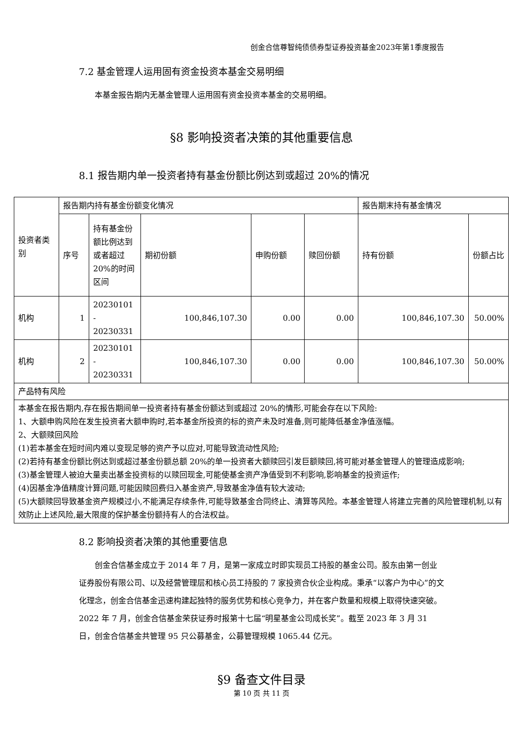创金合信尊智纯债债券型证券投资基金2023年第1季度报告
7.2 基金管理人运用固有资金投资本基金交易明细
本基金报告期内无基金管理人运用固有资金投资本基金的交易明细。
§8 影响投资者决策的其他重要信息
8.1 报告期内单一投资者持有基金份额比例达到或超过 20%的情况
| 投资者类别 | 报告期内持有基金份额变化情况 | | | | | 报告期末持有基金情况 | |
| | 序号 | 持有基金份额比例达到或者超过 20%的时间区间 | 期初份额 | 申购份额 | 赎回份额 | 持有份额 | 份额占比 |
| 机构 | 1 | 20230101 - 20230331 | 100,846,107.30 | 0.00 | 0.00 | 100,846,107.30 | 50.00% |
| 机构 | 2 | 20230101 - 20230331 | 100,846,107.30 | 0.00 | 0.00 | 100,846,107.30 | 50.00% |
| 产品特有风险 | | | | | | | |
| 本基金在报告期内,存在报告期间单一投资者持有基金份额达到或超过 20%的情形,可能会存在以下风险: 1、大额申购风险在发生投资者大额申购时,若本基金所投资的标的资产未及时准备,则可能降低基金净值涨幅。 2、大额赎回风险 (1)若本基金在短时间内难以变现足够的资产予以应对,可能导致流动性风险; (2)若持有基金份额比例达到或超过基金份额总额 20%的单一投资者大额赎回引发巨额赎回,将可能对基金管理人的管理造成影响; (3)基金管理人被迫大量卖出基金投资标的以赎回现金,可能使基金资产净值受到不利影响,影响基金的投资运作; (4)因基金净值精度计算问题,可能因赎回费归入基金资产,导致基金净值有较大波动; (5)大额赎回导致基金资产规模过小,不能满足存续条件,可能导致基金合同终止、清算等风险。本基金管理人将建立完善的风险管理机制,以有效防止上述风险,最大限度的保护基金份额持有人的合法权益。 | | | | | | | |
8.2 影响投资者决策的其他重要信息
创金合信基金成立于 2014 年 7 月，是第一家成立时即实现员工持股的基金公司。股东由第一创业证券股份有限公司、以及经营管理层和核心员工持股的 7 家投资合伙企业构成。秉承“以客户为中心”的文化理念，创金合信基金迅速构建起独特的服务优势和核心竞争力，并在客户数量和规模上取得快速突破。2022 年 7 月，创金合信基金荣获证券时报第十七届“明星基金公司成长奖”。截至 2023 年 3 月 31 日，创金合信基金共管理 95 只公募基金，公募管理规模 1065.44 亿元。
§9 备查文件目录
第 10 页 共 11 页